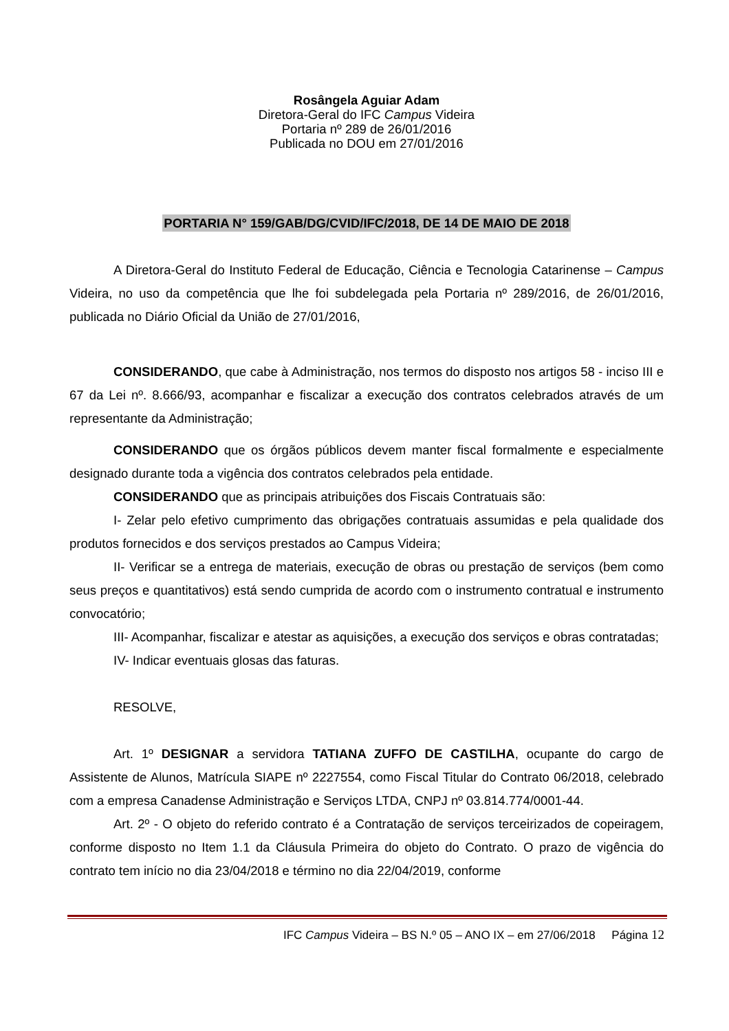Rosângela Aguiar Adam
Diretora-Geral do IFC Campus Videira
Portaria nº 289 de 26/01/2016
Publicada no DOU em 27/01/2016
PORTARIA N° 159/GAB/DG/CVID/IFC/2018, DE 14 DE MAIO DE 2018
A Diretora-Geral do Instituto Federal de Educação, Ciência e Tecnologia Catarinense – Campus Videira, no uso da competência que lhe foi subdelegada pela Portaria nº 289/2016, de 26/01/2016, publicada no Diário Oficial da União de 27/01/2016,
CONSIDERANDO, que cabe à Administração, nos termos do disposto nos artigos 58 - inciso III e 67 da Lei nº. 8.666/93, acompanhar e fiscalizar a execução dos contratos celebrados através de um representante da Administração;
CONSIDERANDO que os órgãos públicos devem manter fiscal formalmente e especialmente designado durante toda a vigência dos contratos celebrados pela entidade.
CONSIDERANDO que as principais atribuições dos Fiscais Contratuais são:
I- Zelar pelo efetivo cumprimento das obrigações contratuais assumidas e pela qualidade dos produtos fornecidos e dos serviços prestados ao Campus Videira;
II- Verificar se a entrega de materiais, execução de obras ou prestação de serviços (bem como seus preços e quantitativos) está sendo cumprida de acordo com o instrumento contratual e instrumento convocatório;
III- Acompanhar, fiscalizar e atestar as aquisições, a execução dos serviços e obras contratadas;
IV- Indicar eventuais glosas das faturas.
RESOLVE,
Art. 1º DESIGNAR a servidora TATIANA ZUFFO DE CASTILHA, ocupante do cargo de Assistente de Alunos, Matrícula SIAPE nº 2227554, como Fiscal Titular do Contrato 06/2018, celebrado com a empresa Canadense Administração e Serviços LTDA, CNPJ nº 03.814.774/0001-44.
Art. 2º - O objeto do referido contrato é a Contratação de serviços terceirizados de copeiragem, conforme disposto no Item 1.1 da Cláusula Primeira do objeto do Contrato. O prazo de vigência do contrato tem início no dia 23/04/2018 e término no dia 22/04/2019, conforme
IFC Campus Videira – BS N.º 05 – ANO IX – em 27/06/2018 Página 12